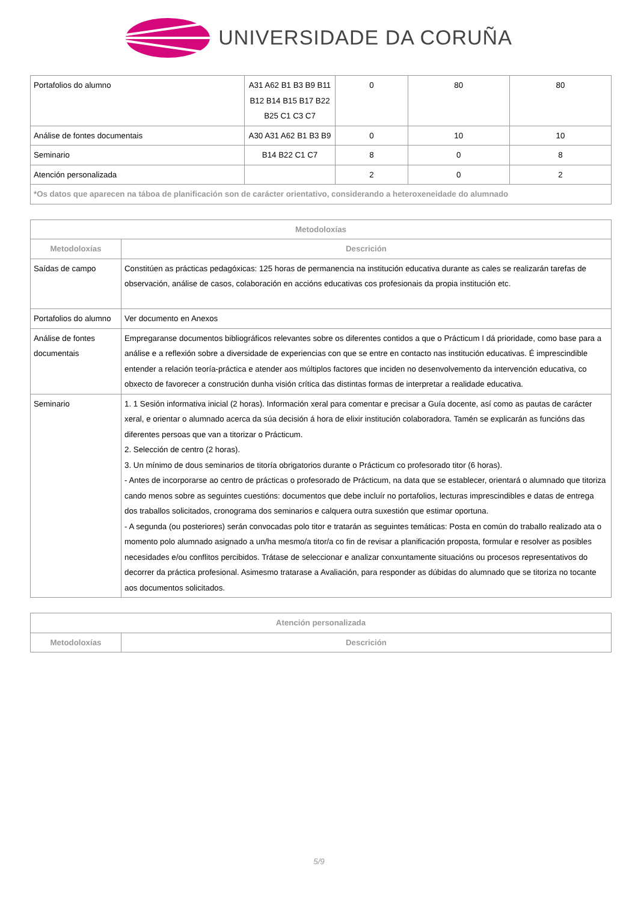UNIVERSIDADE DA CORUÑA
| Portafolios do alumno | A31 A62 B1 B3 B9 B11 B12 B14 B15 B17 B22 B25 C1 C3 C7 | 0 | 80 | 80 |
| Análise de fontes documentais | A30 A31 A62 B1 B3 B9 | 0 | 10 | 10 |
| Seminario | B14 B22 C1 C7 | 8 | 0 | 8 |
| Atención personalizada | | 2 | 0 | 2 |
| *Os datos que aparecen na táboa de planificación son de carácter orientativo, considerando a heteroxeneidade do alumnado | | | | |
| Metodoloxías | |
| --- | --- |
| Metodoloxías | Descrición |
| Saídas de campo | Constitúen as prácticas pedagóxicas: 125 horas de permanencia na institución educativa durante as cales se realizarán tarefas de observación, análise de casos, colaboración en accións educativas cos profesionais da propia institución etc. |
| Portafolios do alumno | Ver documento en Anexos |
| Análise de fontes documentais | Empregaranse documentos bibliográficos relevantes sobre os diferentes contidos a que o Prácticum I dá prioridade, como base para a análise e a reflexión sobre a diversidade de experiencias con que se entre en contacto nas institución educativas. É imprescindible entender a relación teoría-práctica e atender aos múltiplos factores que inciden no desenvolvemento da intervención educativa, co obxecto de favorecer a construción dunha visión crítica das distintas formas de interpretar a realidade educativa. |
| Seminario | 1. 1 Sesión informativa inicial (2 horas). Información xeral para comentar e precisar a Guía docente, así como as pautas de carácter xeral, e orientar o alumnado acerca da súa decisión á hora de elixir institución colaboradora. Tamén se explicarán as funcións das diferentes persoas que van a titorizar o Prácticum. 2. Selección de centro (2 horas). 3. Un mínimo de dous seminarios de titoría obrigatorios durante o Prácticum co profesorado titor (6 horas). - Antes de incorporarse ao centro de prácticas o profesorado de Prácticum, na data que se establecer, orientará o alumnado que titoriza cando menos sobre as seguintes cuestións: documentos que debe incluír no portafolios, lecturas imprescindibles e datas de entrega dos traballos solicitados, cronograma dos seminarios e calquera outra suxestión que estimar oportuna. - A segunda (ou posteriores) serán convocadas polo titor e tratarán as seguintes temáticas: Posta en común do traballo realizado ata o momento polo alumnado asignado a un/ha mesmo/a titor/a co fin de revisar a planificación proposta, formular e resolver as posibles necesidades e/ou conflitos percibidos. Trátase de seleccionar e analizar conxuntamente situacións ou procesos representativos do decorrer da práctica profesional. Asimesmo tratarase a Avaliación, para responder as dúbidas do alumnado que se titoriza no tocante aos documentos solicitados. |
| Atención personalizada | |
| --- | --- |
| Metodoloxías | Descrición |
5/9